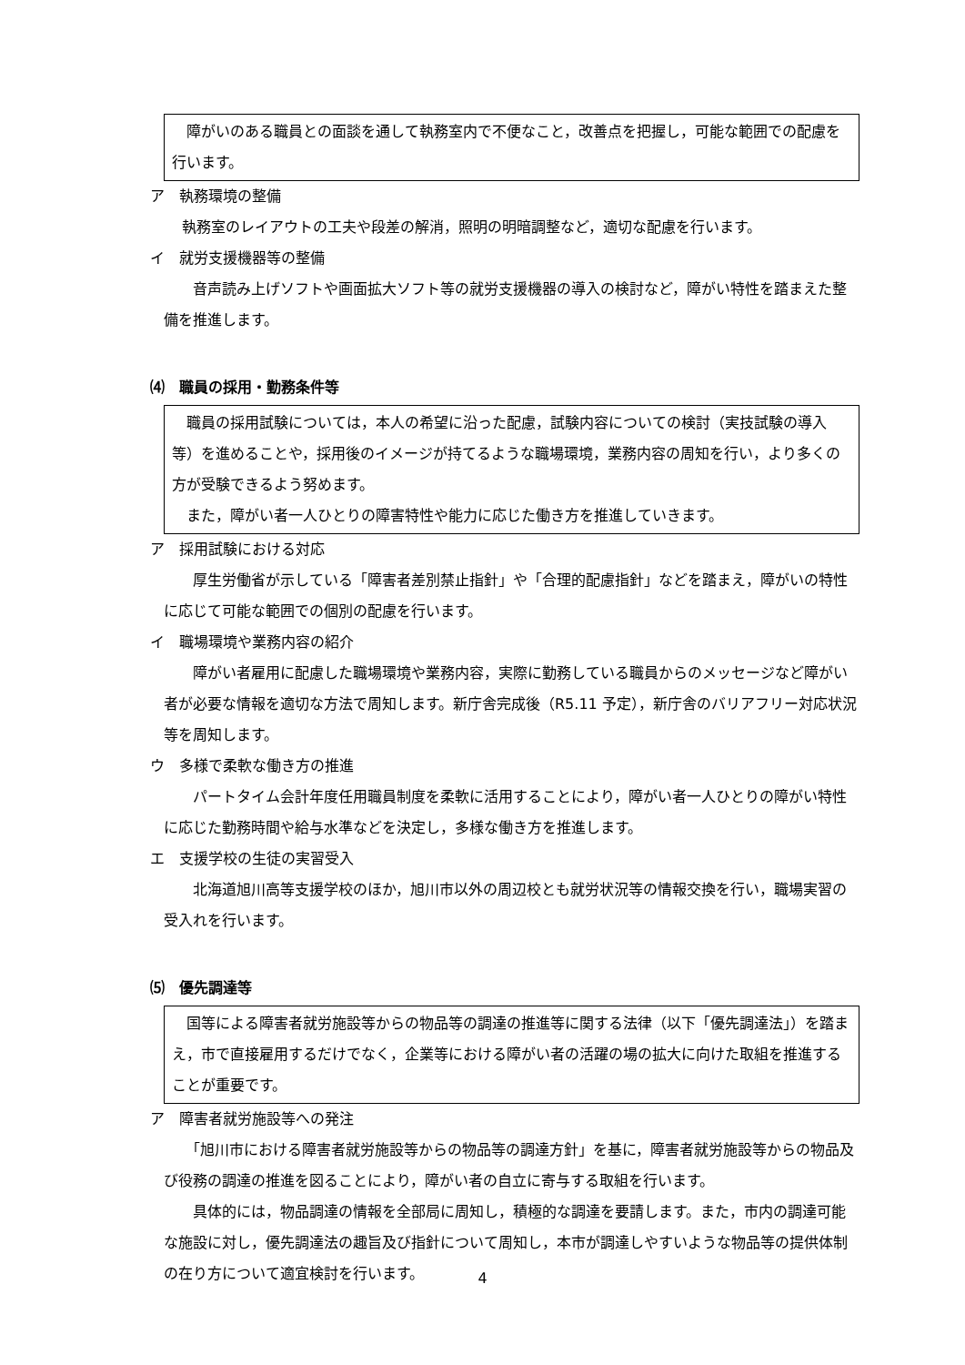障がいのある職員との面談を通して執務室内で不便なこと，改善点を把握し，可能な範囲での配慮を行います。
ア　執務環境の整備
執務室のレイアウトの工夫や段差の解消，照明の明暗調整など，適切な配慮を行います。
イ　就労支援機器等の整備
　　音声読み上げソフトや画面拡大ソフト等の就労支援機器の導入の検討など，障がい特性を踏まえた整備を推進します。
⑷　職員の採用・勤務条件等
　職員の採用試験については，本人の希望に沿った配慮，試験内容についての検討（実技試験の導入等）を進めることや，採用後のイメージが持てるような職場環境，業務内容の周知を行い，より多くの方が受験できるよう努めます。
　また，障がい者一人ひとりの障害特性や能力に応じた働き方を推進していきます。
ア　採用試験における対応
　　厚生労働省が示している「障害者差別禁止指針」や「合理的配慮指針」などを踏まえ，障がいの特性に応じて可能な範囲での個別の配慮を行います。
イ　職場環境や業務内容の紹介
　　障がい者雇用に配慮した職場環境や業務内容，実際に勤務している職員からのメッセージなど障がい者が必要な情報を適切な方法で周知します。新庁舎完成後（R5.11 予定），新庁舎のバリアフリー対応状況等を周知します。
ウ　多様で柔軟な働き方の推進
　　パートタイム会計年度任用職員制度を柔軟に活用することにより，障がい者一人ひとりの障がい特性に応じた勤務時間や給与水準などを決定し，多様な働き方を推進します。
エ　支援学校の生徒の実習受入
　　北海道旭川高等支援学校のほか，旭川市以外の周辺校とも就労状況等の情報交換を行い，職場実習の受入れを行います。
⑸　優先調達等
　国等による障害者就労施設等からの物品等の調達の推進等に関する法律（以下「優先調達法」）を踏まえ，市で直接雇用するだけでなく，企業等における障がい者の活躍の場の拡大に向けた取組を推進することが重要です。
ア　障害者就労施設等への発注
　　「旭川市における障害者就労施設等からの物品等の調達方針」を基に，障害者就労施設等からの物品及び役務の調達の推進を図ることにより，障がい者の自立に寄与する取組を行います。
　　具体的には，物品調達の情報を全部局に周知し，積極的な調達を要請します。また，市内の調達可能な施設に対し，優先調達法の趣旨及び指針について周知し，本市が調達しやすいような物品等の提供体制の在り方について適宜検討を行います。
4